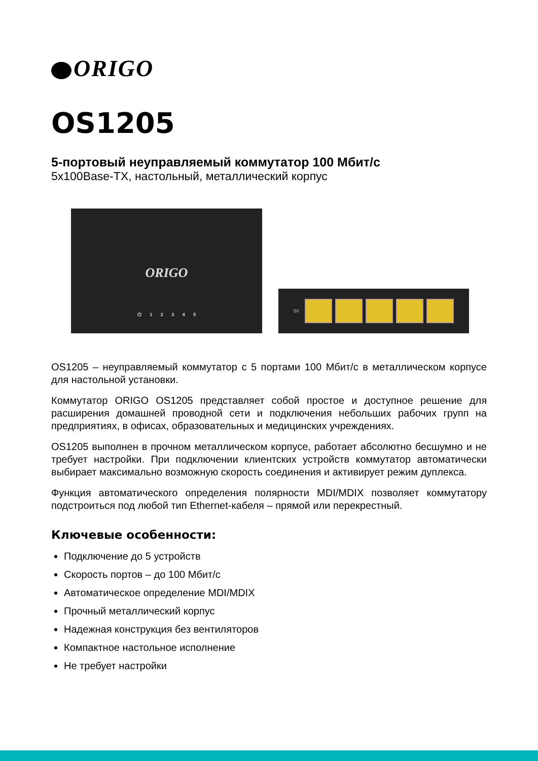ORIGO
OS1205
5-портовый неуправляемый коммутатор 100 Мбит/с
5x100Base-TX, настольный, металлический корпус
ORIGO
⏻ 1 2 3 4 5
5V
OS1205 – неуправляемый коммутатор с 5 портами 100 Мбит/с в металлическом корпусе для настольной установки.
Коммутатор ORIGO OS1205 представляет собой простое и доступное решение для расширения домашней проводной сети и подключения небольших рабочих групп на предприятиях, в офисах, образовательных и медицинских учреждениях.
OS1205 выполнен в прочном металлическом корпусе, работает абсолютно бесшумно и не требует настройки. При подключении клиентских устройств коммутатор автоматически выбирает максимально возможную скорость соединения и активирует режим дуплекса.
Функция автоматического определения полярности MDI/MDIX позволяет коммутатору подстроиться под любой тип Ethernet-кабеля – прямой или перекрестный.
Ключевые особенности:
Подключение до 5 устройств
Скорость портов – до 100 Мбит/с
Автоматическое определение MDI/MDIX
Прочный металлический корпус
Надежная конструкция без вентиляторов
Компактное настольное исполнение
Не требует настройки